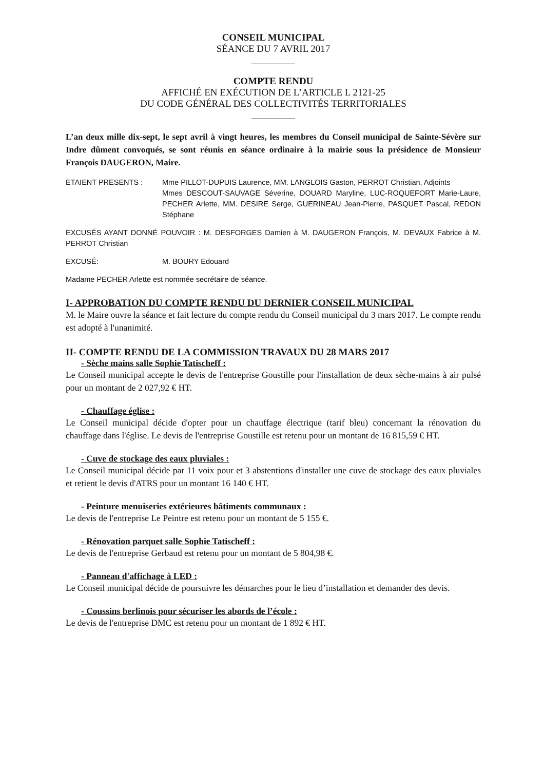CONSEIL MUNICIPAL
SÉANCE DU 7 AVRIL 2017
COMPTE RENDU
AFFICHÉ EN EXÉCUTION DE L’ARTICLE L 2121-25
DU CODE GÉNÉRAL DES COLLECTIVITÉS TERRITORIALES
L’an deux mille dix-sept, le sept avril à vingt heures, les membres du Conseil municipal de Sainte-Sévère sur Indre dûment convoqués, se sont réunis en séance ordinaire à la mairie sous la présidence de Monsieur François DAUGERON, Maire.
ETAIENT PRESENTS : Mme PILLOT-DUPUIS Laurence, MM. LANGLOIS Gaston, PERROT Christian, Adjoints
Mmes DESCOUT-SAUVAGE Séverine, DOUARD Maryline, LUC-ROQUEFORT Marie-Laure, PECHER Arlette, MM. DESIRE Serge, GUERINEAU Jean-Pierre, PASQUET Pascal, REDON Stéphane
EXCUSÉS AYANT DONNÉ POUVOIR : M. DESFORGES Damien à M. DAUGERON François, M. DEVAUX Fabrice à M. PERROT Christian
EXCUSÉ: M. BOURY Edouard
Madame PECHER Arlette est nommée secrétaire de séance.
I- APPROBATION DU COMPTE RENDU DU DERNIER CONSEIL MUNICIPAL
M. le Maire ouvre la séance et fait lecture du compte rendu du Conseil municipal du 3 mars 2017. Le compte rendu est adopté à l'unanimité.
II- COMPTE RENDU DE LA COMMISSION TRAVAUX DU 28 MARS 2017
- Sèche mains salle Sophie Tatischeff :
Le Conseil municipal accepte le devis de l'entreprise Goustille pour l'installation de deux sèche-mains à air pulsé pour un montant de 2 027,92 € HT.
- Chauffage église :
Le Conseil municipal décide d'opter pour un chauffage électrique (tarif bleu) concernant la rénovation du chauffage dans l'église. Le devis de l'entreprise Goustille est retenu pour un montant de 16 815,59 € HT.
- Cuve de stockage des eaux pluviales :
Le Conseil municipal décide par 11 voix pour et 3 abstentions d'installer une cuve de stockage des eaux pluviales et retient le devis d'ATRS pour un montant 16 140 € HT.
- Peinture menuiseries extérieures bâtiments communaux :
Le devis de l'entreprise Le Peintre est retenu pour un montant de 5 155 €.
- Rénovation parquet salle Sophie Tatischeff :
Le devis de l'entreprise Gerbaud est retenu pour un montant de 5 804,98 €.
- Panneau d'affichage à LED :
Le Conseil municipal décide de poursuivre les démarches pour le lieu d’installation et demander des devis.
- Coussins berlinois pour sécuriser les abords de l’école :
Le devis de l'entreprise DMC est retenu pour un montant de 1 892 € HT.